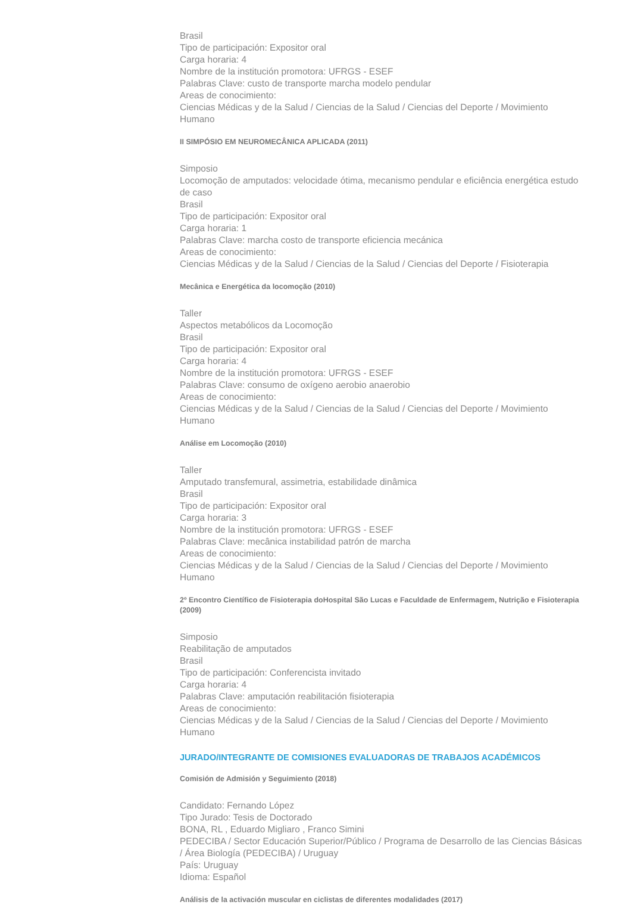Brasil
Tipo de participación: Expositor oral
Carga horaria: 4
Nombre de la institución promotora: UFRGS - ESEF
Palabras Clave: custo de transporte marcha modelo pendular
Areas de conocimiento:
Ciencias Médicas y de la Salud / Ciencias de la Salud / Ciencias del Deporte / Movimiento Humano
II SIMPÓSIO EM NEUROMECÂNICA APLICADA (2011)
Simposio
Locomoção de amputados: velocidade ótima, mecanismo pendular e eficiência energética estudo de caso
Brasil
Tipo de participación: Expositor oral
Carga horaria: 1
Palabras Clave: marcha costo de transporte eficiencia mecánica
Areas de conocimiento:
Ciencias Médicas y de la Salud / Ciencias de la Salud / Ciencias del Deporte / Fisioterapia
Mecânica e Energética da locomoção (2010)
Taller
Aspectos metabólicos da Locomoção
Brasil
Tipo de participación: Expositor oral
Carga horaria: 4
Nombre de la institución promotora: UFRGS - ESEF
Palabras Clave: consumo de oxígeno aerobio anaerobio
Areas de conocimiento:
Ciencias Médicas y de la Salud / Ciencias de la Salud / Ciencias del Deporte / Movimiento Humano
Análise em Locomoção (2010)
Taller
Amputado transfemural, assimetria, estabilidade dinâmica
Brasil
Tipo de participación: Expositor oral
Carga horaria: 3
Nombre de la institución promotora: UFRGS - ESEF
Palabras Clave: mecânica instabilidad patrón de marcha
Areas de conocimiento:
Ciencias Médicas y de la Salud / Ciencias de la Salud / Ciencias del Deporte / Movimiento Humano
2º Encontro Científico de Fisioterapia doHospital São Lucas e Faculdade de Enfermagem, Nutrição e Fisioterapia (2009)
Simposio
Reabilitação de amputados
Brasil
Tipo de participación: Conferencista invitado
Carga horaria: 4
Palabras Clave: amputación reabilitación fisioterapia
Areas de conocimiento:
Ciencias Médicas y de la Salud / Ciencias de la Salud / Ciencias del Deporte / Movimiento Humano
JURADO/INTEGRANTE DE COMISIONES EVALUADORAS DE TRABAJOS ACADÉMICOS
Comisión de Admisión y Seguimiento (2018)
Candidato: Fernando López
Tipo Jurado: Tesis de Doctorado
BONA, RL , Eduardo Migliaro , Franco Simini
PEDECIBA / Sector Educación Superior/Público / Programa de Desarrollo de las Ciencias Básicas / Área Biología (PEDECIBA) / Uruguay
País: Uruguay
Idioma: Español
Análisis de la activación muscular en ciclistas de diferentes modalidades (2017)